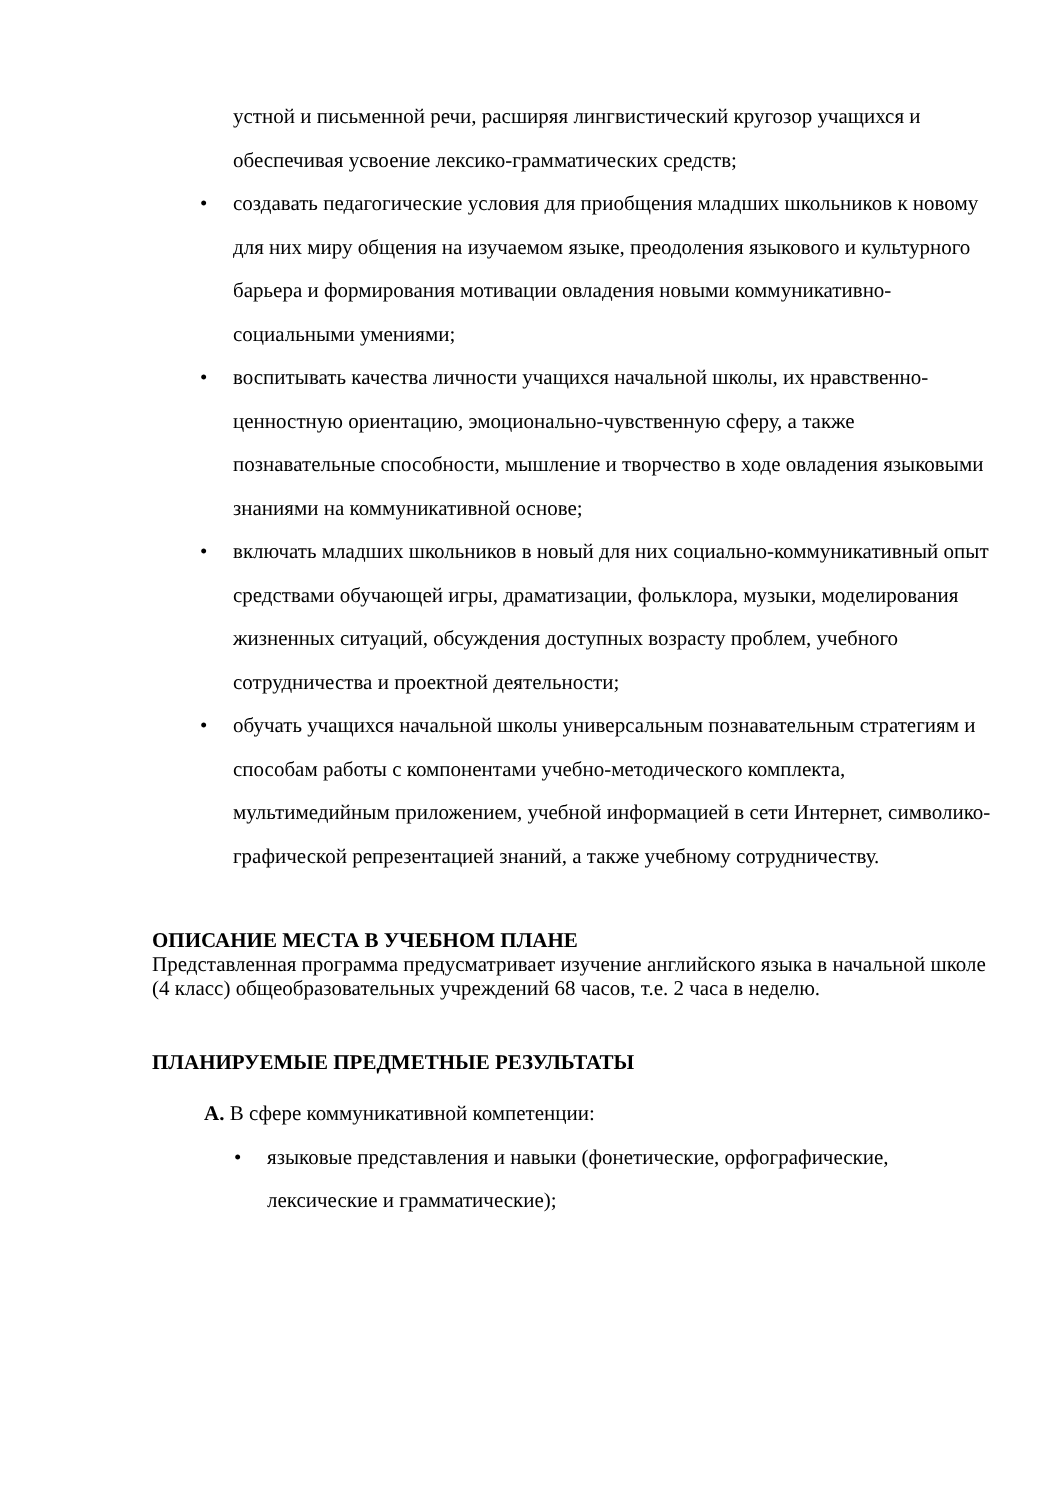устной и письменной речи, расширяя лингвистический кругозор учащихся и обеспечивая усвоение лексико-грамматических средств;
• создавать педагогические условия для приобщения младших школьников к новому для них миру общения на изучаемом языке, преодоления языкового и культурного барьера и формирования мотивации овладения новыми коммуникативно-социальными умениями;
• воспитывать качества личности учащихся начальной школы, их нравственно-ценностную ориентацию, эмоционально-чувственную сферу, а также познавательные способности, мышление и творчество в ходе овладения языковыми знаниями на коммуникативной основе;
• включать младших школьников в новый для них социально-коммуникативный опыт средствами обучающей игры, драматизации, фольклора, музыки, моделирования жизненных ситуаций, обсуждения доступных возрасту проблем, учебного сотрудничества и проектной деятельности;
• обучать учащихся начальной школы универсальным познавательным стратегиям и способам работы с компонентами учебно-методического комплекта, мультимедийным приложением, учебной информацией в сети Интернет, символико-графической репрезентацией знаний, а также учебному сотрудничеству.
ОПИСАНИЕ МЕСТА В УЧЕБНОМ ПЛАНЕ
Представленная программа предусматривает изучение английского языка в начальной школе (4 класс) общеобразовательных учреждений 68 часов, т.е. 2 часа в неделю.
ПЛАНИРУЕМЫЕ ПРЕДМЕТНЫЕ РЕЗУЛЬТАТЫ
А. В сфере коммуникативной компетенции:
• языковые представления и навыки (фонетические, орфографические, лексические и грамматические);